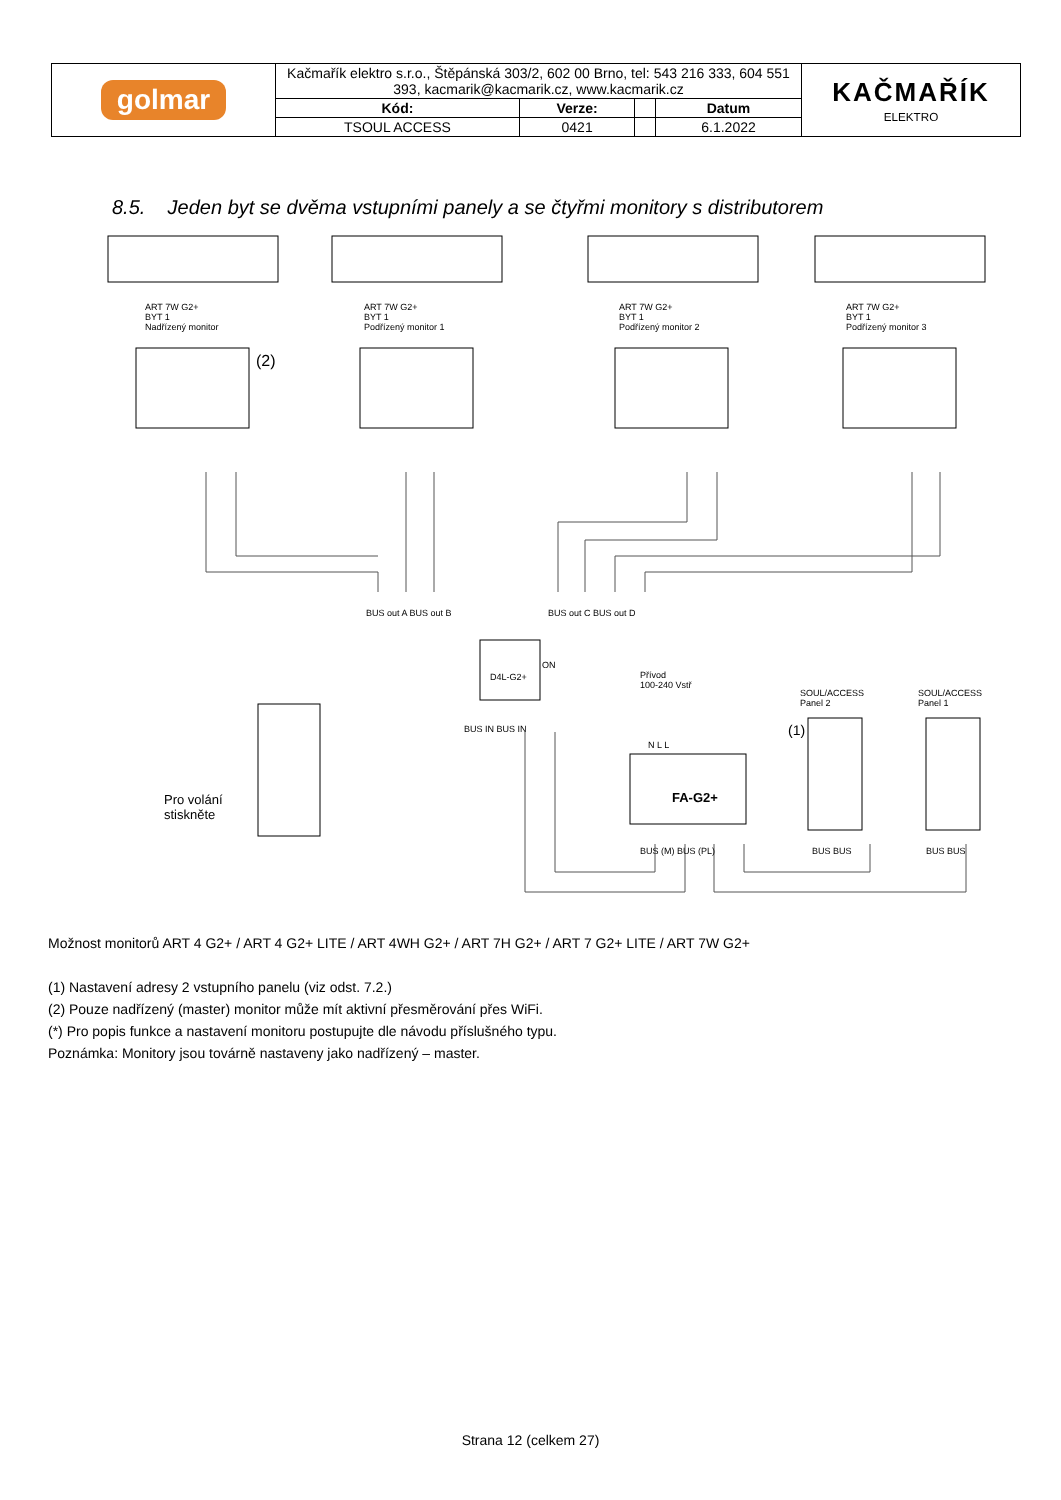| golmar | Kačmařík elektro s.r.o., Štěpánská 303/2, 602 00 Brno, tel: 543 216 333, 604 551 393, kacmarik@kacmarik.cz, www.kacmarik.cz | | | | KAČMAŘÍK ELEKTRO |
| | Kód: | Verze: | | Datum | |
| | TSOUL ACCESS | 0421 | | 6.1.2022 | |
8.5. Jeden byt se dvěma vstupními panely a se čtyřmi monitory s distributorem
ART 7W G2+
BYT 1
Nadřízený monitor
(2)
ART 7W G2+
BYT 1
Podřízený monitor 1
ART 7W G2+
BYT 1
Podřízený monitor 2
ART 7W G2+
BYT 1
Podřízený monitor 3
BUS out A BUS out B BUS out C BUS out D
D4L-G2+
ON
BUS IN BUS IN
Přívod
100-240 Vstř
N L L
FA-G2+
BUS (M) BUS (PL)
SOUL/ACCESS
Panel 2
(1)
SOUL/ACCESS
Panel 1
BUS BUS BUS BUS
Pro volání
stiskněte
Možnost monitorů ART 4 G2+ / ART 4 G2+ LITE / ART 4WH G2+ / ART 7H G2+ / ART 7 G2+ LITE / ART 7W G2+
(1) Nastavení adresy 2 vstupního panelu (viz odst. 7.2.)
(2) Pouze nadřízený (master) monitor může mít aktivní přesměrování přes WiFi.
(*) Pro popis funkce a nastavení monitoru postupujte dle návodu příslušného typu.
Poznámka: Monitory jsou továrně nastaveny jako nadřízený – master.
Strana 12 (celkem 27)